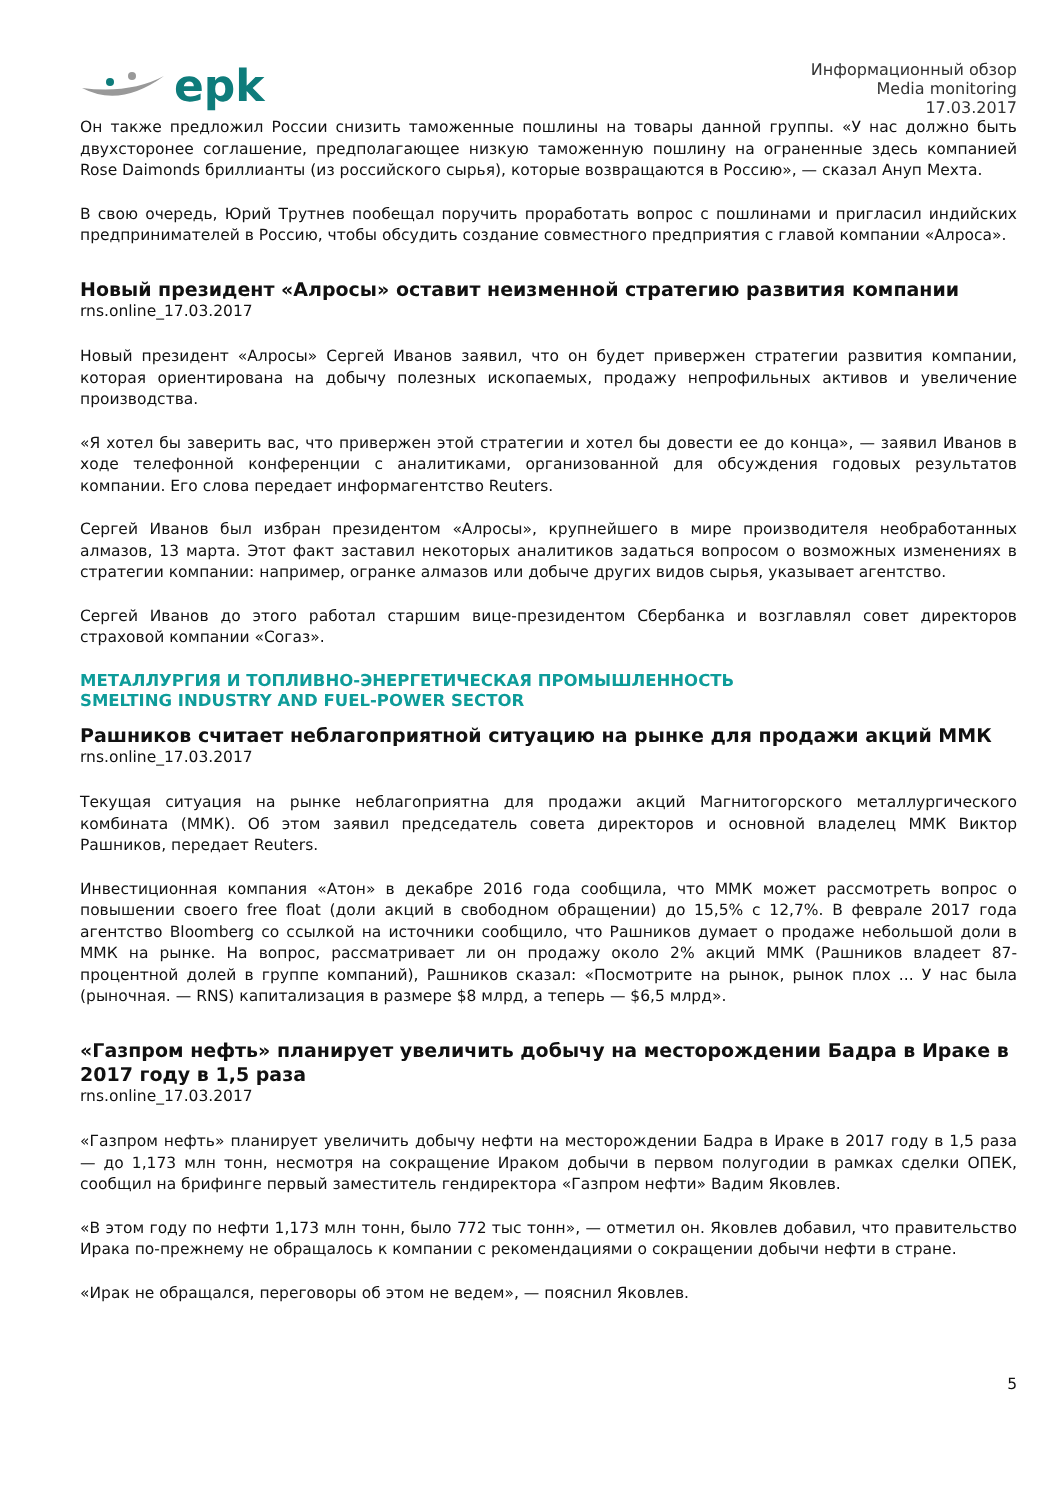epk
Информационный обзор
Media monitoring
17.03.2017
Он также предложил России снизить таможенные пошлины на товары данной группы. «У нас должно быть двухсторонее соглашение, предполагающее низкую таможенную пошлину на ограненные здесь компанией Rose Daimonds бриллианты (из российского сырья), которые возвращаются в Россию», — сказал Ануп Мехта.
В свою очередь, Юрий Трутнев пообещал поручить проработать вопрос с пошлинами и пригласил индийских предпринимателей в Россию, чтобы обсудить создание совместного предприятия с главой компании «Алроса».
Новый президент «Алросы» оставит неизменной стратегию развития компании
rns.online_17.03.2017
Новый президент «Алросы» Сергей Иванов заявил, что он будет привержен стратегии развития компании, которая ориентирована на добычу полезных ископаемых, продажу непрофильных активов и увеличение производства.
«Я хотел бы заверить вас, что привержен этой стратегии и хотел бы довести ее до конца», — заявил Иванов в ходе телефонной конференции с аналитиками, организованной для обсуждения годовых результатов компании. Его слова передает информагентство Reuters.
Сергей Иванов был избран президентом «Алросы», крупнейшего в мире производителя необработанных алмазов, 13 марта. Этот факт заставил некоторых аналитиков задаться вопросом о возможных изменениях в стратегии компании: например, огранке алмазов или добыче других видов сырья, указывает агентство.
Сергей Иванов до этого работал старшим вице-президентом Сбербанка и возглавлял совет директоров страховой компании «Согаз».
МЕТАЛЛУРГИЯ И ТОПЛИВНО-ЭНЕРГЕТИЧЕСКАЯ ПРОМЫШЛЕННОСТЬ
SMELTING INDUSTRY AND FUEL-POWER SECTOR
Рашников считает неблагоприятной ситуацию на рынке для продажи акций ММК
rns.online_17.03.2017
Текущая ситуация на рынке неблагоприятна для продажи акций Магнитогорского металлургического комбината (ММК). Об этом заявил председатель совета директоров и основной владелец ММК Виктор Рашников, передает Reuters.
Инвестиционная компания «Атон» в декабре 2016 года сообщила, что ММК может рассмотреть вопрос о повышении своего free float (доли акций в свободном обращении) до 15,5% с 12,7%. В феврале 2017 года агентство Bloomberg со ссылкой на источники сообщило, что Рашников думает о продаже небольшой доли в ММК на рынке. На вопрос, рассматривает ли он продажу около 2% акций ММК (Рашников владеет 87-процентной долей в группе компаний), Рашников сказал: «Посмотрите на рынок, рынок плох ... У нас была (рыночная. — RNS) капитализация в размере $8 млрд, а теперь — $6,5 млрд».
«Газпром нефть» планирует увеличить добычу на месторождении Бадра в Ираке в 2017 году в 1,5 раза
rns.online_17.03.2017
«Газпром нефть» планирует увеличить добычу нефти на месторождении Бадра в Ираке в 2017 году в 1,5 раза — до 1,173 млн тонн, несмотря на сокращение Ираком добычи в первом полугодии в рамках сделки ОПЕК, сообщил на брифинге первый заместитель гендиректора «Газпром нефти» Вадим Яковлев.
«В этом году по нефти 1,173 млн тонн, было 772 тыс тонн», — отметил он. Яковлев добавил, что правительство Ирака по-прежнему не обращалось к компании с рекомендациями о сокращении добычи нефти в стране.
«Ирак не обращался, переговоры об этом не ведем», — пояснил Яковлев.
5